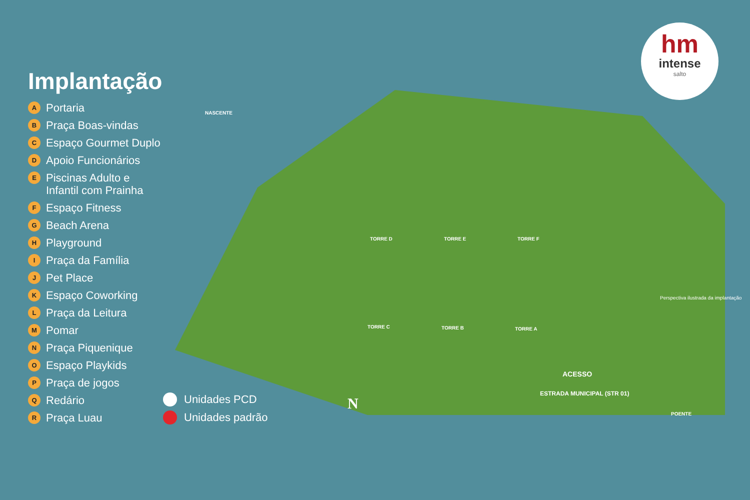hm
intense
salto
Implantação
A Portaria
B Praça Boas-vindas
C Espaço Gourmet Duplo
D Apoio Funcionários
E Piscinas Adulto e
Infantil com Prainha
F Espaço Fitness
G Beach Arena
H Playground
I Praça da Família
J Pet Place
K Espaço Coworking
L Praça da Leitura
M Pomar
N Praça Piquenique
O Espaço Playkids
P Praça de jogos
Q Redário
R Praça Luau
Unidades PCD
Unidades padrão
NASCENTE
POENTE
N
ACESSO
ESTRADA MUNICIPAL (STR 01)
Perspectiva ilustrada da implantação
TORRE D TORRE E TORRE F
TORRE C TORRE B TORRE A